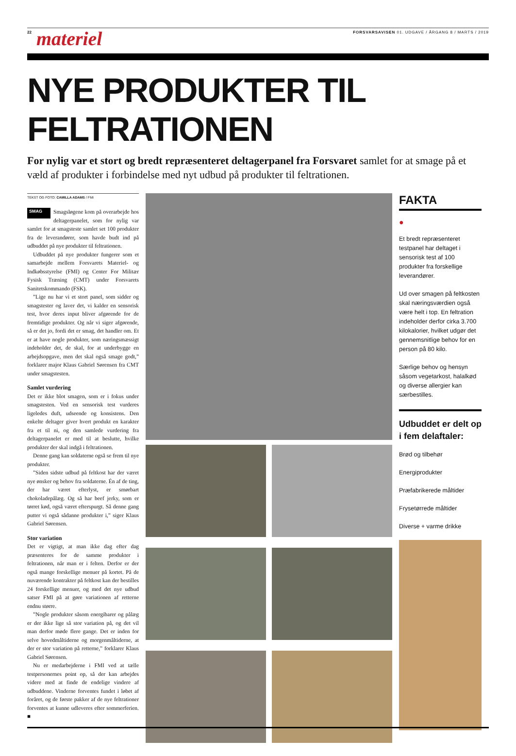22 materiel
FORSVARSAVISEN 01. UDGAVE / ÅRGANG 8 / MARTS / 2019
NYE PRODUKTER TIL FELTRATIONEN
For nylig var et stort og bredt repræsenteret deltagerpanel fra Forsvaret samlet for at smage på et væld af produkter i forbindelse med nyt udbud på produkter til feltrationen.
TEKST OG FOTO: CAMILLA ADAMS / FMI
SMAG
Smagsløgene kom på overarbejde hos deltagerpanelet, som for nylig var samlet for at smagsteste samlet set 100 produkter fra de leverandører, som havde budt ind på udbuddet på nye produkter til feltrationen.
Udbuddet på nye produkter fungerer som et samarbejde mellem Forsvarets Materiel- og Indkøbsstyrelse (FMI) og Center For Militær Fysisk Træning (CMT) under Forsvarets Sanitetskommando (FSK).
”Lige nu har vi et stort panel, som sidder og smagstester og laver det, vi kalder en sensorisk test, hvor deres input bliver afgørende for de fremtidige produkter. Og når vi siger afgørende, så er det jo, fordi det er smag, det handler om. Et er at have nogle produkter, som næringsmæssigt indeholder det, de skal, for at underbygge en arbejdsopgave, men det skal også smage godt,” forklarer major Klaus Gabriel Sørensen fra CMT under smagstesten.
Samlet vurdering
Det er ikke blot smagen, som er i fokus under smagstesten. Ved en sensorisk test vurderes ligeledes duft, udseende og konsistens. Den enkelte deltager giver hvert produkt en karakter fra et til ni, og den samlede vurdering fra deltagerpanelet er med til at beslutte, hvilke produkter der skal indgå i feltrationen.
Denne gang kan soldaterne også se frem til nye produkter.
”Siden sidste udbud på feltkost har der været nye ønsker og behov fra soldaterne. Én af de ting, der har været efterlyst, er smørbart chokoladepålæg. Og så har beef jerky, som er tørret kød, også været efterspurgt. Så denne gang putter vi også sådanne produkter i,” siger Klaus Gabriel Sørensen.
Stor variation
Det er vigtigt, at man ikke dag efter dag præsenteres for de samme produkter i feltrationen, når man er i felten. Derfor er der også mange forskellige menuer på kortet. På de nuværende kontrakter på feltkost kan der bestilles 24 forskellige menuer, og med det nye udbud satser FMI på at gøre variationen af retterne endnu større.
”Nogle produkter såsom energibarer og pålæg er der ikke lige så stor variation på, og det vil man derfor møde flere gange. Det er inden for selve hovedmåltiderne og morgenmåltiderne, at der er stor variation på retterne,” forklarer Klaus Gabriel Sørensen.
Nu er medarbejderne i FMI ved at tælle testpersonernes point op, så der kan arbejdes videre med at finde de endelige vindere af udbuddene. Vinderne forventes fundet i løbet af foråret, og de første pakker af de nye feltrationer forventes at kunne udleveres efter sommerferien. ■
FAKTA
●
Et bredt repræsenteret testpanel har deltaget i sensorisk test af 100 produkter fra forskellige leverandører.
Ud over smagen på feltkosten skal næringsværdien også være helt i top. En feltration indeholder derfor cirka 3.700 kilokalorier, hvilket udgør det gennemsnitlige behov for en person på 80 kilo.
Særlige behov og hensyn såsom vegetarkost, halalkød og diverse allergier kan særbestilles.
Udbuddet er delt op i fem delaftaler:
Brød og tilbehør
Energiprodukter
Præfabrikerede måltider
Frysetørrede måltider
Diverse + varme drikke